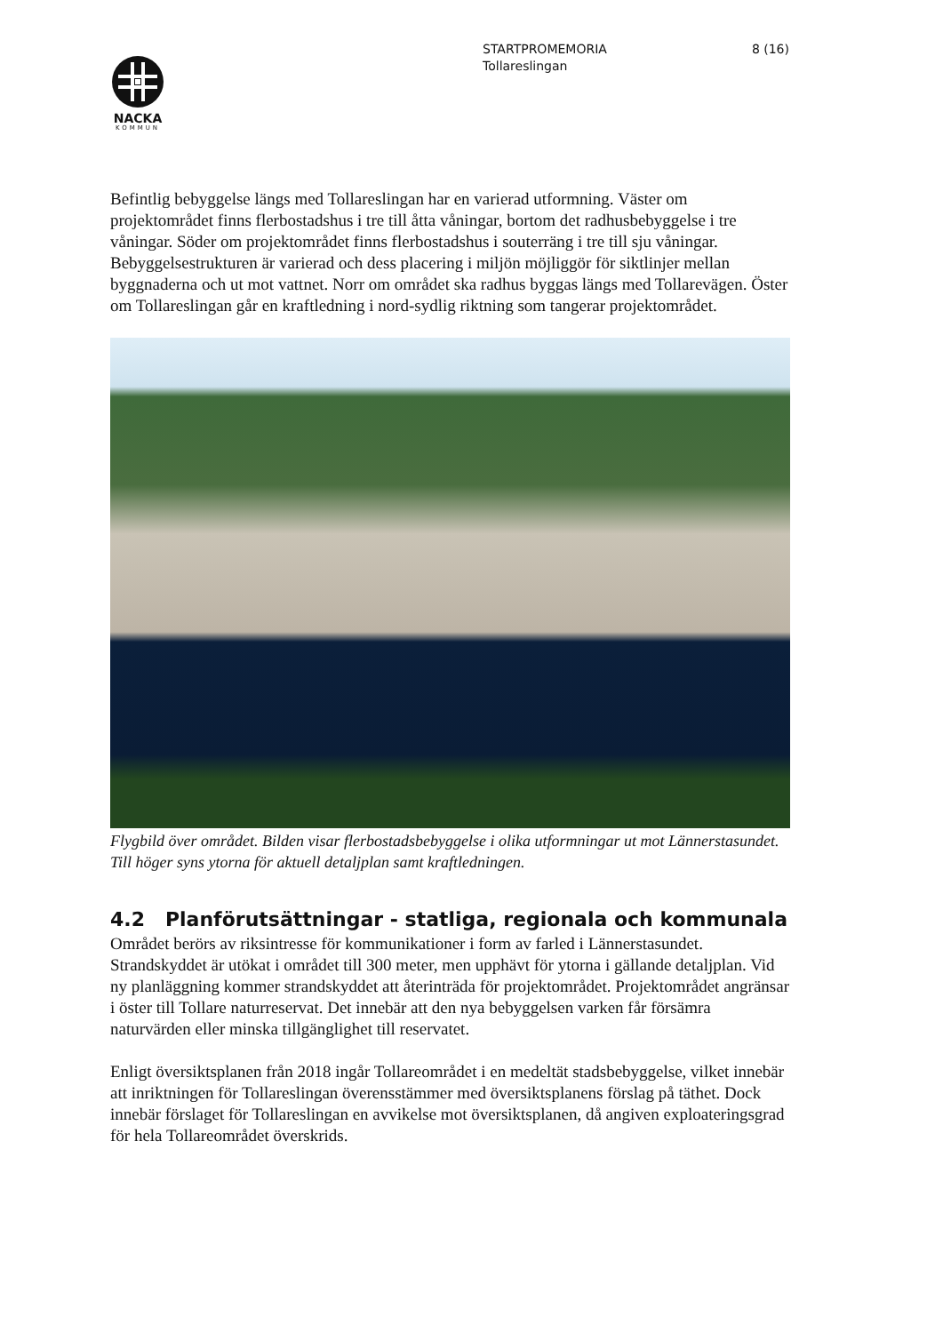NACKA
KOMMUN
STARTPROMEMORIA
Tollareslingan
8 (16)
Befintlig bebyggelse längs med Tollareslingan har en varierad utformning. Väster om projektområdet finns flerbostadshus i tre till åtta våningar, bortom det radhusbebyggelse i tre våningar. Söder om projektområdet finns flerbostadshus i souterräng i tre till sju våningar. Bebyggelsestrukturen är varierad och dess placering i miljön möjliggör för siktlinjer mellan byggnaderna och ut mot vattnet. Norr om området ska radhus byggas längs med Tollarevägen. Öster om Tollareslingan går en kraftledning i nord-sydlig riktning som tangerar projektområdet.
Flygbild över området. Bilden visar flerbostadsbebyggelse i olika utformningar ut mot Lännerstasundet. Till höger syns ytorna för aktuell detaljplan samt kraftledningen.
4.2 Planförutsättningar - statliga, regionala och kommunala
Området berörs av riksintresse för kommunikationer i form av farled i Lännerstasundet. Strandskyddet är utökat i området till 300 meter, men upphävt för ytorna i gällande detaljplan. Vid ny planläggning kommer strandskyddet att återinträda för projektområdet. Projektområdet angränsar i öster till Tollare naturreservat. Det innebär att den nya bebyggelsen varken får försämra naturvärden eller minska tillgänglighet till reservatet.
Enligt översiktsplanen från 2018 ingår Tollareområdet i en medeltät stadsbebyggelse, vilket innebär att inriktningen för Tollareslingan överensstämmer med översiktsplanens förslag på täthet. Dock innebär förslaget för Tollareslingan en avvikelse mot översiktsplanen, då angiven exploateringsgrad för hela Tollareområdet överskrids.